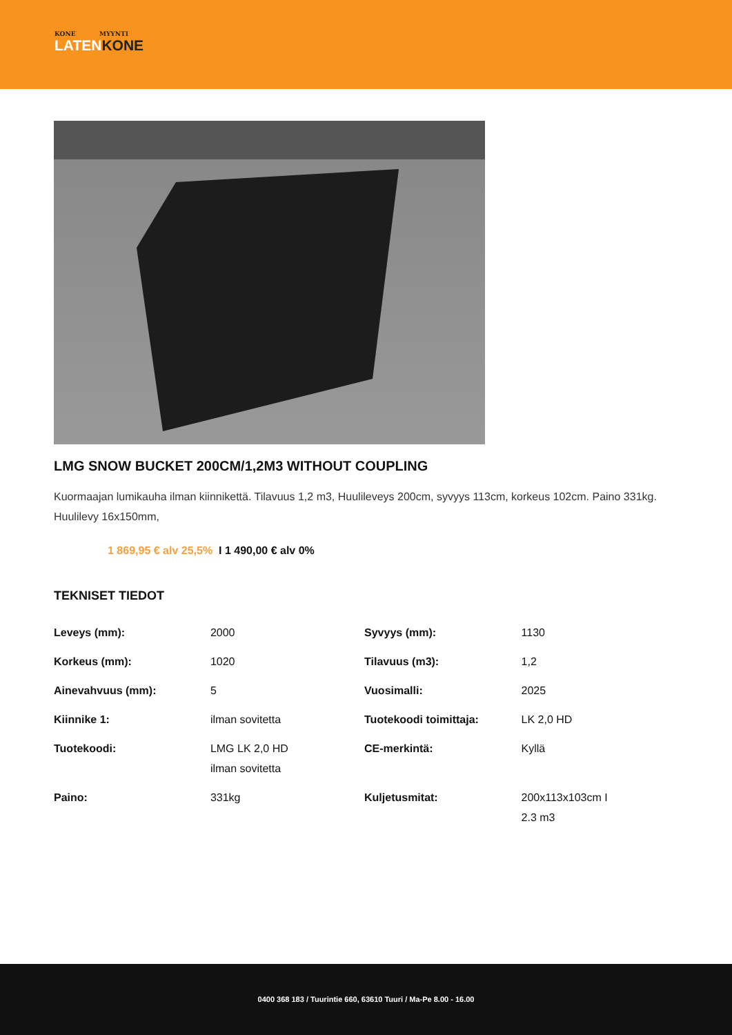KONE MYYNTI
LATENKONE
LMG SNOW BUCKET 200CM/1,2M3 WITHOUT COUPLING
Kuormaajan lumikauha ilman kiinnikettä. Tilavuus 1,2 m3, Huulileveys 200cm, syvyys 113cm, korkeus 102cm. Paino 331kg. Huulilevy 16x150mm,
1 869,95 € alv 25,5% I 1 490,00 € alv 0%
TEKNISET TIEDOT
| Leveys (mm): | 2000 | Syvyys (mm): | 1130 |
| Korkeus (mm): | 1020 | Tilavuus (m3): | 1,2 |
| Ainevahvuus (mm): | 5 | Vuosimalli: | 2025 |
| Kiinnike 1: | ilman sovitetta | Tuotekoodi toimittaja: | LK 2,0 HD |
| Tuotekoodi: | LMG LK 2,0 HD ilman sovitetta | CE-merkintä: | Kyllä |
| Paino: | 331kg | Kuljetusmitat: | 200x113x103cm I 2.3 m3 |
0400 368 183 / Tuurintie 660, 63610 Tuuri / Ma-Pe 8.00 - 16.00